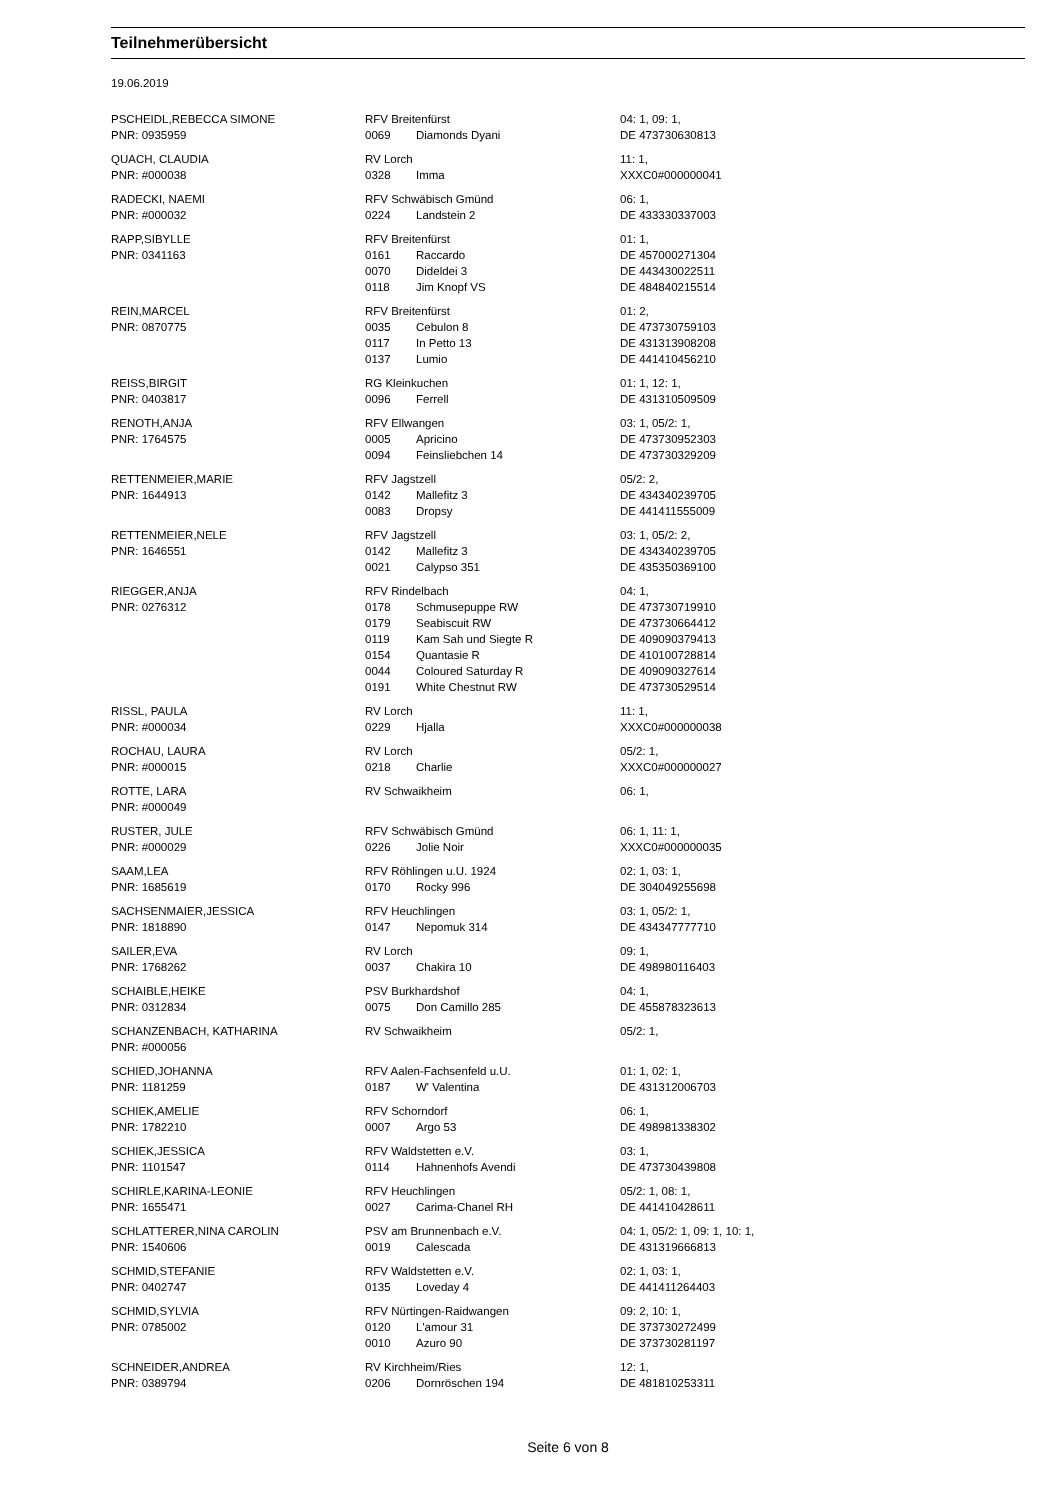Teilnehmerübersicht
19.06.2019
| PSCHEIDL,REBECCA SIMONE | RFV Breitenfürst | | 04: 1, 09: 1, |
| PNR: 0935959 | 0069 | Diamonds Dyani | DE 473730630813 |
| QUACH, CLAUDIA | RV Lorch | | 11: 1, |
| PNR: #000038 | 0328 | Imma | XXXC0#000000041 |
| RADECKI, NAEMI | RFV Schwäbisch Gmünd | | 06: 1, |
| PNR: #000032 | 0224 | Landstein 2 | DE 433330337003 |
| RAPP,SIBYLLE | RFV Breitenfürst | | 01: 1, |
| PNR: 0341163 | 0161 | Raccardo | DE 457000271304 |
| | 0070 | Dideldei 3 | DE 443430022511 |
| | 0118 | Jim Knopf VS | DE 484840215514 |
| REIN,MARCEL | RFV Breitenfürst | | 01: 2, |
| PNR: 0870775 | 0035 | Cebulon 8 | DE 473730759103 |
| | 0117 | In Petto 13 | DE 431313908208 |
| | 0137 | Lumio | DE 441410456210 |
| REISS,BIRGIT | RG Kleinkuchen | | 01: 1, 12: 1, |
| PNR: 0403817 | 0096 | Ferrell | DE 431310509509 |
| RENOTH,ANJA | RFV Ellwangen | | 03: 1, 05/2: 1, |
| PNR: 1764575 | 0005 | Apricino | DE 473730952303 |
| | 0094 | Feinsliebchen 14 | DE 473730329209 |
| RETTENMEIER,MARIE | RFV Jagstzell | | 05/2: 2, |
| PNR: 1644913 | 0142 | Mallefitz 3 | DE 434340239705 |
| | 0083 | Dropsy | DE 441411555009 |
| RETTENMEIER,NELE | RFV Jagstzell | | 03: 1, 05/2: 2, |
| PNR: 1646551 | 0142 | Mallefitz 3 | DE 434340239705 |
| | 0021 | Calypso 351 | DE 435350369100 |
| RIEGGER,ANJA | RFV Rindelbach | | 04: 1, |
| PNR: 0276312 | 0178 | Schmusepuppe RW | DE 473730719910 |
| | 0179 | Seabiscuit RW | DE 473730664412 |
| | 0119 | Kam Sah und Siegte R | DE 409090379413 |
| | 0154 | Quantasie R | DE 410100728814 |
| | 0044 | Coloured Saturday R | DE 409090327614 |
| | 0191 | White Chestnut RW | DE 473730529514 |
| RISSL, PAULA | RV Lorch | | 11: 1, |
| PNR: #000034 | 0229 | Hjalla | XXXC0#000000038 |
| ROCHAU, LAURA | RV Lorch | | 05/2: 1, |
| PNR: #000015 | 0218 | Charlie | XXXC0#000000027 |
| ROTTE, LARA | RV Schwaikheim | | 06: 1, |
| PNR: #000049 | | | |
| RUSTER, JULE | RFV Schwäbisch Gmünd | | 06: 1, 11: 1, |
| PNR: #000029 | 0226 | Jolie Noir | XXXC0#000000035 |
| SAAM,LEA | RFV Röhlingen u.U. 1924 | | 02: 1, 03: 1, |
| PNR: 1685619 | 0170 | Rocky 996 | DE 304049255698 |
| SACHSENMAIER,JESSICA | RFV Heuchlingen | | 03: 1, 05/2: 1, |
| PNR: 1818890 | 0147 | Nepomuk 314 | DE 434347777710 |
| SAILER,EVA | RV Lorch | | 09: 1, |
| PNR: 1768262 | 0037 | Chakira 10 | DE 498980116403 |
| SCHAIBLE,HEIKE | PSV Burkhardshof | | 04: 1, |
| PNR: 0312834 | 0075 | Don Camillo 285 | DE 455878323613 |
| SCHANZENBACH, KATHARINA | RV Schwaikheim | | 05/2: 1, |
| PNR: #000056 | | | |
| SCHIED,JOHANNA | RFV Aalen-Fachsenfeld u.U. | | 01: 1, 02: 1, |
| PNR: 1181259 | 0187 | W' Valentina | DE 431312006703 |
| SCHIEK,AMELIE | RFV Schorndorf | | 06: 1, |
| PNR: 1782210 | 0007 | Argo 53 | DE 498981338302 |
| SCHIEK,JESSICA | RFV Waldstetten e.V. | | 03: 1, |
| PNR: 1101547 | 0114 | Hahnenhofs Avendi | DE 473730439808 |
| SCHIRLE,KARINA-LEONIE | RFV Heuchlingen | | 05/2: 1, 08: 1, |
| PNR: 1655471 | 0027 | Carima-Chanel RH | DE 441410428611 |
| SCHLATTERER,NINA CAROLIN | PSV am Brunnenbach e.V. | | 04: 1, 05/2: 1, 09: 1, 10: 1, |
| PNR: 1540606 | 0019 | Calescada | DE 431319666813 |
| SCHMID,STEFANIE | RFV Waldstetten e.V. | | 02: 1, 03: 1, |
| PNR: 0402747 | 0135 | Loveday 4 | DE 441411264403 |
| SCHMID,SYLVIA | RFV Nürtingen-Raidwangen | | 09: 2, 10: 1, |
| PNR: 0785002 | 0120 | L'amour 31 | DE 373730272499 |
| | 0010 | Azuro 90 | DE 373730281197 |
| SCHNEIDER,ANDREA | RV Kirchheim/Ries | | 12: 1, |
| PNR: 0389794 | 0206 | Dornröschen 194 | DE 481810253311 |
Seite 6 von 8